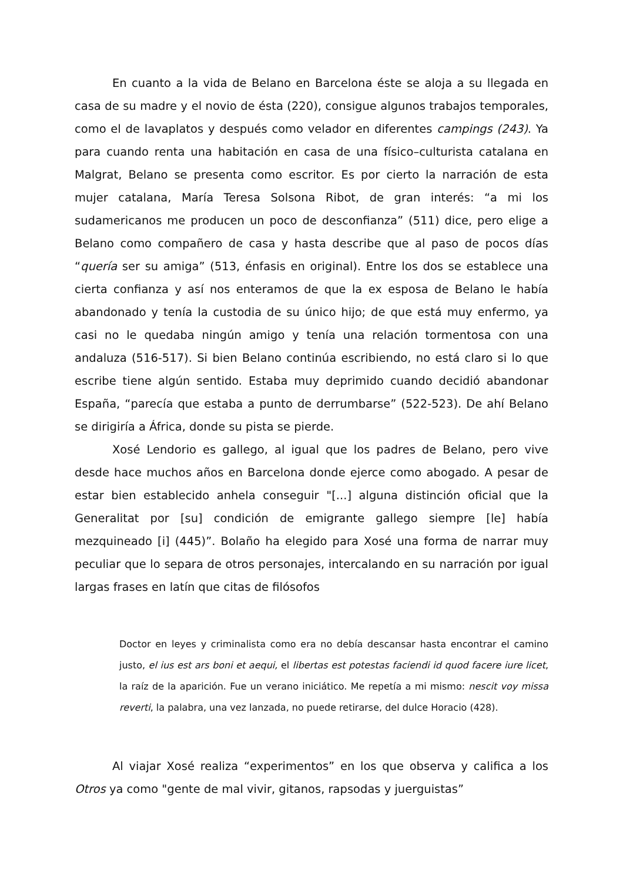En cuanto a la vida de Belano en Barcelona éste se aloja a su llegada en casa de su madre y el novio de ésta (220), consigue algunos trabajos temporales, como el de lavaplatos y después como velador en diferentes campings (243). Ya para cuando renta una habitación en casa de una físico–culturista catalana en Malgrat, Belano se presenta como escritor. Es por cierto la narración de esta mujer catalana, María Teresa Solsona Ribot, de gran interés: “a mi los sudamericanos me producen un poco de desconfianza” (511) dice, pero elige a Belano como compañero de casa y hasta describe que al paso de pocos días “quería ser su amiga” (513, énfasis en original). Entre los dos se establece una cierta confianza y así nos enteramos de que la ex esposa de Belano le había abandonado y tenía la custodia de su único hijo; de que está muy enfermo, ya casi no le quedaba ningún amigo y tenía una relación tormentosa con una andaluza (516-517). Si bien Belano continúa escribiendo, no está claro si lo que escribe tiene algún sentido. Estaba muy deprimido cuando decidió abandonar España, “parecía que estaba a punto de derrumbarse” (522-523). De ahí Belano se dirigiría a África, donde su pista se pierde.
Xosé Lendorio es gallego, al igual que los padres de Belano, pero vive desde hace muchos años en Barcelona donde ejerce como abogado. A pesar de estar bien establecido anhela conseguir "[...] alguna distinción oficial que la Generalitat por [su] condición de emigrante gallego siempre [le] había mezquineado [i] (445)”. Bolaño ha elegido para Xosé una forma de narrar muy peculiar que lo separa de otros personajes, intercalando en su narración por igual largas frases en latín que citas de filósofos
Doctor en leyes y criminalista como era no debía descansar hasta encontrar el camino justo, el ius est ars boni et aequi, el libertas est potestas faciendi id quod facere iure licet, la raíz de la aparición. Fue un verano iniciático. Me repetía a mi mismo: nescit voy missa reverti, la palabra, una vez lanzada, no puede retirarse, del dulce Horacio (428).
Al viajar Xosé realiza “experimentos” en los que observa y califica a los Otros ya como "gente de mal vivir, gitanos, rapsodas y juerguistas”